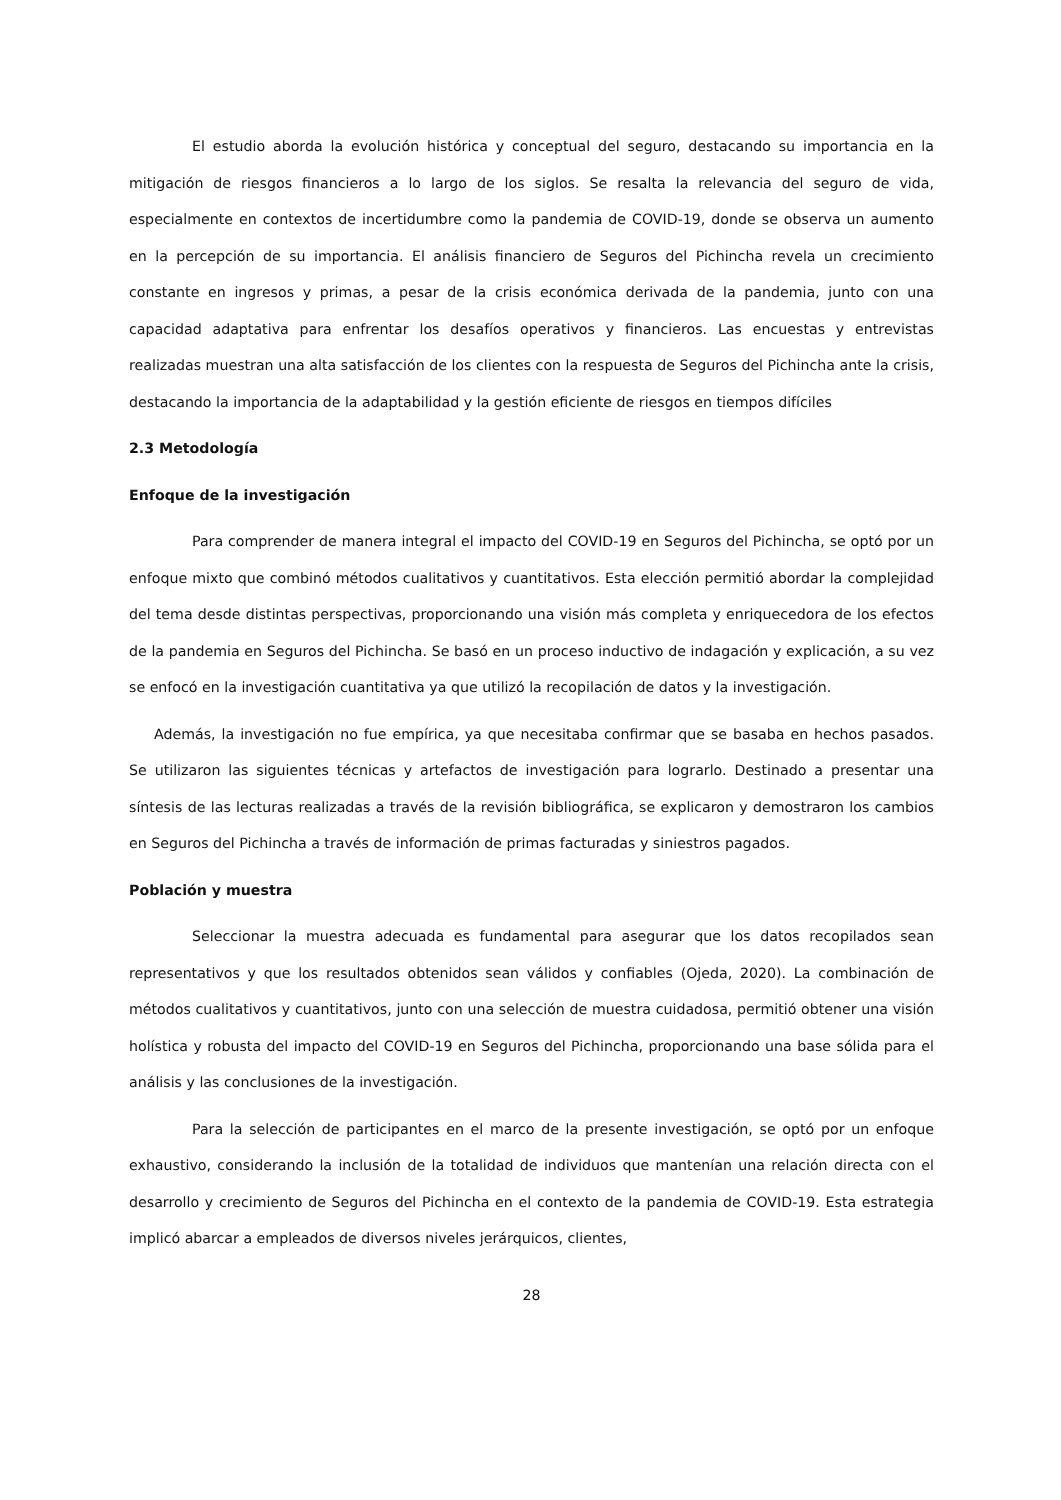El estudio aborda la evolución histórica y conceptual del seguro, destacando su importancia en la mitigación de riesgos financieros a lo largo de los siglos. Se resalta la relevancia del seguro de vida, especialmente en contextos de incertidumbre como la pandemia de COVID-19, donde se observa un aumento en la percepción de su importancia. El análisis financiero de Seguros del Pichincha revela un crecimiento constante en ingresos y primas, a pesar de la crisis económica derivada de la pandemia, junto con una capacidad adaptativa para enfrentar los desafíos operativos y financieros. Las encuestas y entrevistas realizadas muestran una alta satisfacción de los clientes con la respuesta de Seguros del Pichincha ante la crisis, destacando la importancia de la adaptabilidad y la gestión eficiente de riesgos en tiempos difíciles
2.3 Metodología
Enfoque de la investigación
Para comprender de manera integral el impacto del COVID-19 en Seguros del Pichincha, se optó por un enfoque mixto que combinó métodos cualitativos y cuantitativos. Esta elección permitió abordar la complejidad del tema desde distintas perspectivas, proporcionando una visión más completa y enriquecedora de los efectos de la pandemia en Seguros del Pichincha. Se basó en un proceso inductivo de indagación y explicación, a su vez se enfocó en la investigación cuantitativa ya que utilizó la recopilación de datos y la investigación.
Además, la investigación no fue empírica, ya que necesitaba confirmar que se basaba en hechos pasados. Se utilizaron las siguientes técnicas y artefactos de investigación para lograrlo. Destinado a presentar una síntesis de las lecturas realizadas a través de la revisión bibliográfica, se explicaron y demostraron los cambios en Seguros del Pichincha a través de información de primas facturadas y siniestros pagados.
Población y muestra
Seleccionar la muestra adecuada es fundamental para asegurar que los datos recopilados sean representativos y que los resultados obtenidos sean válidos y confiables (Ojeda, 2020). La combinación de métodos cualitativos y cuantitativos, junto con una selección de muestra cuidadosa, permitió obtener una visión holística y robusta del impacto del COVID-19 en Seguros del Pichincha, proporcionando una base sólida para el análisis y las conclusiones de la investigación.
Para la selección de participantes en el marco de la presente investigación, se optó por un enfoque exhaustivo, considerando la inclusión de la totalidad de individuos que mantenían una relación directa con el desarrollo y crecimiento de Seguros del Pichincha en el contexto de la pandemia de COVID-19. Esta estrategia implicó abarcar a empleados de diversos niveles jerárquicos, clientes,
28